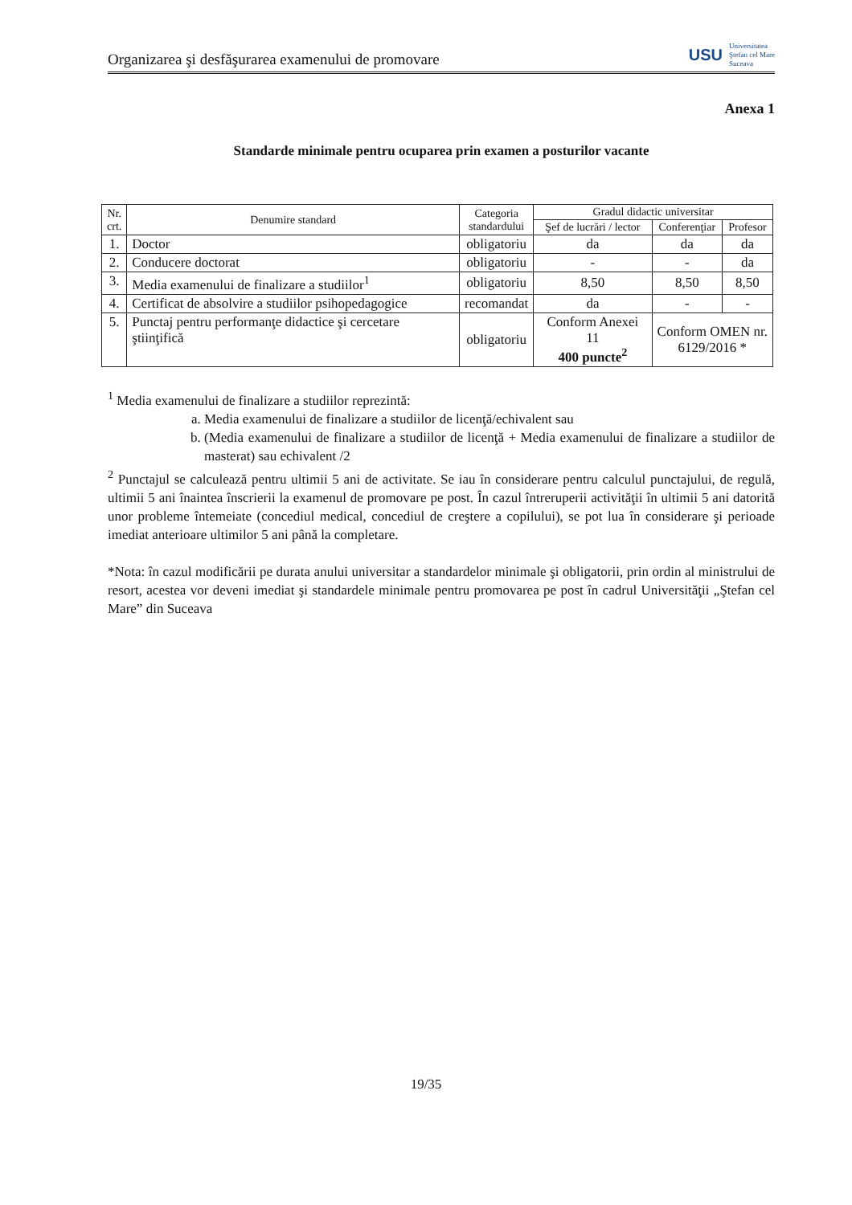Organizarea şi desfăşurarea examenului de promovare USU Universitatea
Ştefan cel Mare
Suceava
Anexa 1
Standarde minimale pentru ocuparea prin examen a posturilor vacante
| Nr. crt. | Denumire standard | Categoria standardului | Gradul didactic universitar | | |
| --- | --- | --- | --- | --- | --- |
| | | | Şef de lucrări / lector | Conferenţiar | Profesor |
| 1. | Doctor | obligatoriu | da | da | da |
| 2. | Conducere doctorat | obligatoriu | - | - | da |
| 3. | Media examenului de finalizare a studiilor<sup>1</sup> | obligatoriu | 8,50 | 8,50 | 8,50 |
| 4. | Certificat de absolvire a studiilor psihopedagogice | recomandat | da | - | - |
| 5. | Punctaj pentru performanţe didactice şi cercetare ştiinţifică | obligatoriu | Conform Anexei 11 400 puncte<sup>2</sup> | Conform OMEN nr. 6129/2016 * | |
<sup>1</sup> Media examenului de finalizare a studiilor reprezintă:
a. Media examenului de finalizare a studiilor de licenţă/echivalent sau
b. (Media examenului de finalizare a studiilor de licenţă + Media examenului de finalizare a studiilor de masterat) sau echivalent /2
<sup>2</sup> Punctajul se calculează pentru ultimii 5 ani de activitate. Se iau în considerare pentru calculul punctajului, de regulă, ultimii 5 ani înaintea înscrierii la examenul de promovare pe post. În cazul întreruperii activităţii în ultimii 5 ani datorită unor probleme întemeiate (concediul medical, concediul de creştere a copilului), se pot lua în considerare şi perioade imediat anterioare ultimilor 5 ani până la completare.
*Nota: în cazul modificării pe durata anului universitar a standardelor minimale şi obligatorii, prin ordin al ministrului de resort, acestea vor deveni imediat şi standardele minimale pentru promovarea pe post în cadrul Universităţii „Ştefan cel Mare” din Suceava
19/35